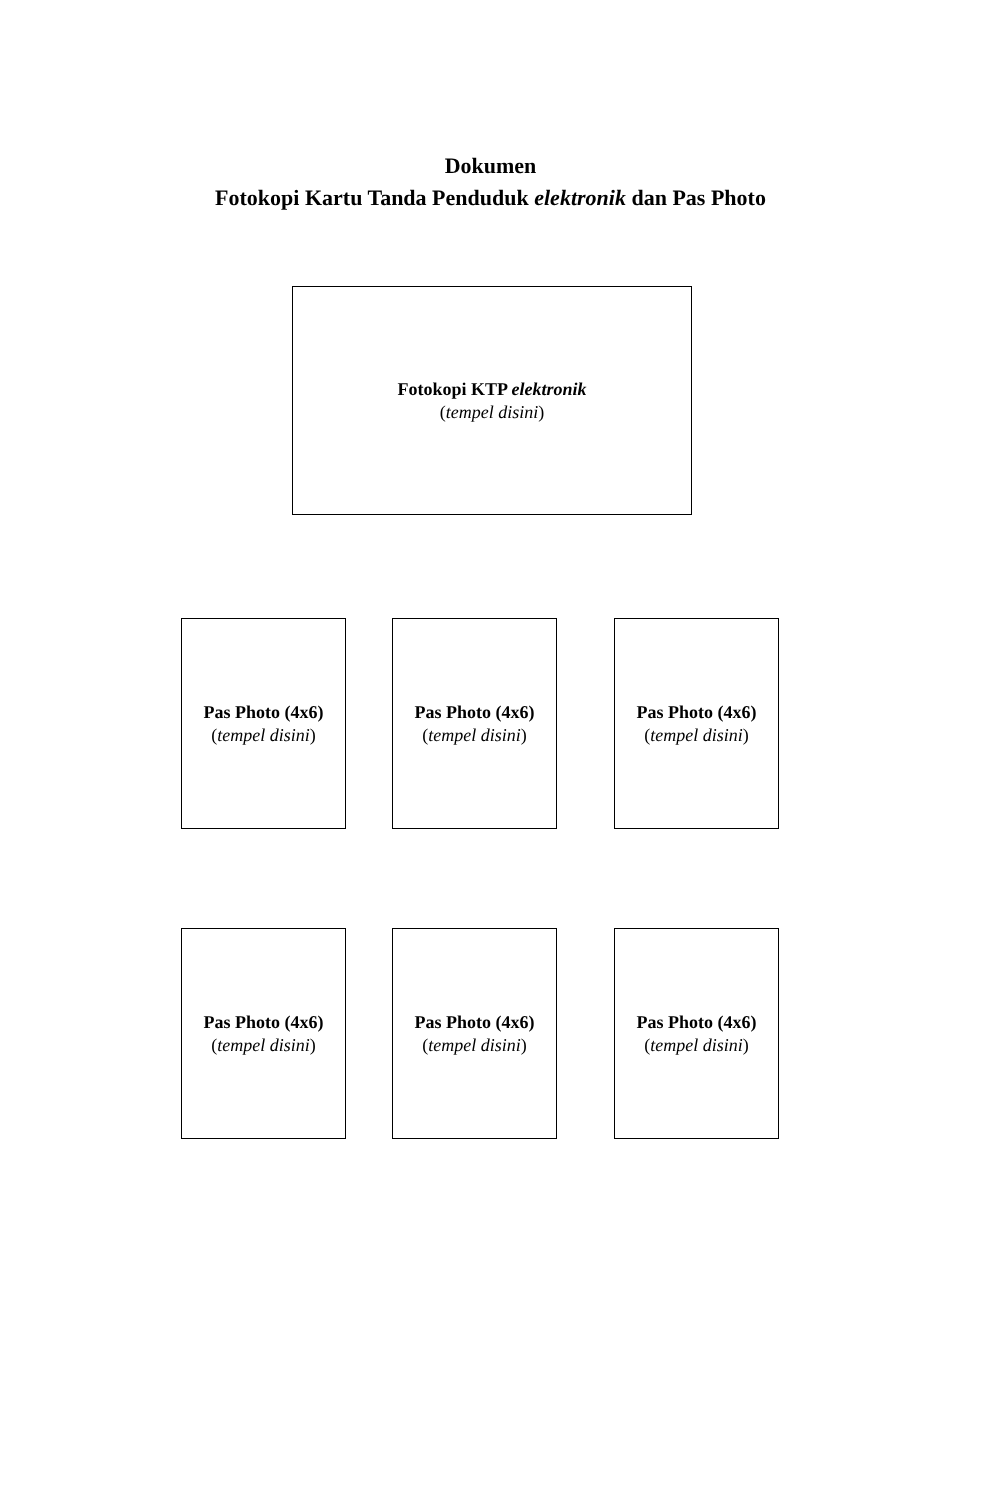Dokumen
Fotokopi Kartu Tanda Penduduk elektronik dan Pas Photo
Fotokopi KTP elektronik
(tempel disini)
Pas Photo (4x6)
(tempel disini)
Pas Photo (4x6)
(tempel disini)
Pas Photo (4x6)
(tempel disini)
Pas Photo (4x6)
(tempel disini)
Pas Photo (4x6)
(tempel disini)
Pas Photo (4x6)
(tempel disini)